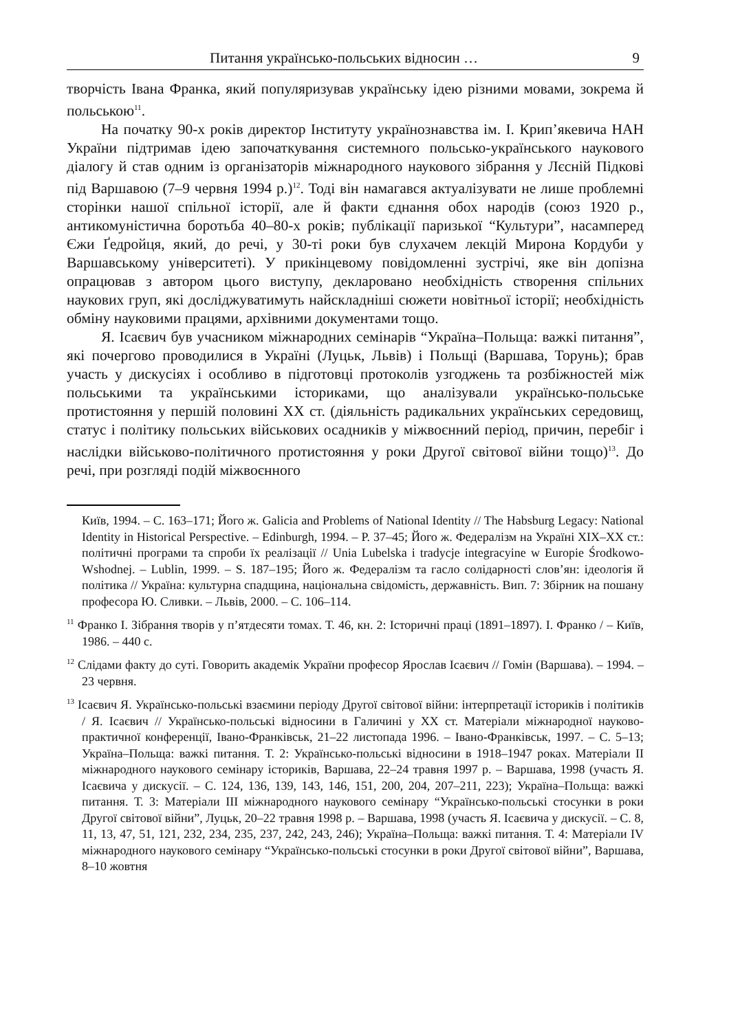Питання українсько-польських відносин … 9
творчість Івана Франка, який популяризував українську ідею різними мовами, зокрема й польською<sup>11</sup>.
На початку 90-х років директор Інституту українознавства ім. І. Крип’якевича НАН України підтримав ідею започаткування системного польсько-українського наукового діалогу й став одним із організаторів міжнародного наукового зібрання у Лєсній Підкові під Варшавою (7–9 червня 1994 р.)<sup>12</sup>. Тоді він намагався актуалізувати не лише проблемні сторінки нашої спільної історії, але й факти єднання обох народів (союз 1920 р., антикомуністична боротьба 40–80-х років; публікації паризької “Культури”, насамперед Єжи Ґедройця, який, до речі, у 30-ті роки був слухачем лекцій Мирона Кордуби у Варшавському університеті). У прикінцевому повідомленні зустрічі, яке він допізна опрацював з автором цього виступу, декларовано необхідність створення спільних наукових груп, які досліджуватимуть найскладніші сюжети новітньої історії; необхідність обміну науковими працями, архівними документами тощо.
Я. Ісаєвич був учасником міжнародних семінарів “Україна–Польща: важкі питання”, які почергово проводилися в Україні (Луцьк, Львів) і Польщі (Варшава, Торунь); брав участь у дискусіях і особливо в підготовці протоколів узгоджень та розбіжностей між польськими та українськими істориками, що аналізували українсько-польське протистояння у першій половині ХХ ст. (діяльність радикальних українських середовищ, статус і політику польських військових осадників у міжвоєнний період, причин, перебіг і наслідки військово-політичного протистояння у роки Другої світової війни тощо)<sup>13</sup>. До речі, при розгляді подій міжвоєнного
Київ, 1994. – С. 163–171; Його ж. Galicia and Problems of National Identity // The Habsburg Legacy: National Identity in Historical Perspective. – Edinburgh, 1994. – P. 37–45; Його ж. Федералізм на Україні ХІХ–ХХ ст.: політичні програми та спроби їх реалізації // Unia Lubelska i tradycje integracyine w Europie Środkowo-Wshodnej. – Lublin, 1999. – S. 187–195; Його ж. Федералізм та гасло солідарності слов’ян: ідеологія й політика // Україна: культурна спадщина, національна свідомість, державність. Вип. 7: Збірник на пошану професора Ю. Сливки. – Львів, 2000. – С. 106–114.
<sup>11</sup> Франко І. Зібрання творів у п’ятдесяти томах. Т. 46, кн. 2: Історичні праці (1891–1897). І. Франко / – Київ, 1986. – 440 с.
<sup>12</sup> Слідами факту до суті. Говорить академік України професор Ярослав Ісаєвич // Гомін (Варшава). – 1994. – 23 червня.
<sup>13</sup> Ісаєвич Я. Українсько-польські взаємини періоду Другої світової війни: інтерпретації істориків і політиків / Я. Ісаєвич // Українсько-польські відносини в Галичині у ХХ ст. Матеріали міжнародної науково-практичної конференції, Івано-Франківськ, 21–22 листопада 1996. – Івано-Франківськ, 1997. – С. 5–13; Україна–Польща: важкі питання. Т. 2: Українсько-польські відносини в 1918–1947 роках. Матеріали ІІ міжнародного наукового семінару істориків, Варшава, 22–24 травня 1997 р. – Варшава, 1998 (участь Я. Ісаєвича у дискусії. – С. 124, 136, 139, 143, 146, 151, 200, 204, 207–211, 223); Україна–Польща: важкі питання. Т. 3: Матеріали ІІІ міжнародного наукового семінару “Українсько-польські стосунки в роки Другої світової війни”, Луцьк, 20–22 травня 1998 р. – Варшава, 1998 (участь Я. Ісаєвича у дискусії. – С. 8, 11, 13, 47, 51, 121, 232, 234, 235, 237, 242, 243, 246); Україна–Польща: важкі питання. Т. 4: Матеріали IV міжнародного наукового семінару “Українсько-польські стосунки в роки Другої світової війни”, Варшава, 8–10 жовтня